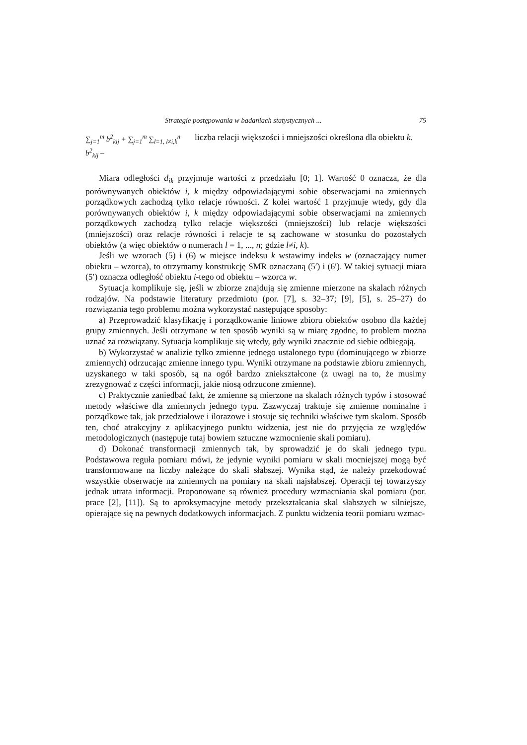Strategie postępowania w badaniach statystycznych ... 75
∑<sub>j=1</sub><sup>m</sup> b<sup>2</sup><sub>kij</sub> + ∑<sub>j=1</sub><sup>m</sup> ∑<sub>l=1, l≠i,k</sub><sup>n</sup> b<sup>2</sup><sub>klj</sub> –
liczba relacji większości i mniejszości określona dla obiektu k.
Miara odległości d<sub>ik</sub> przyjmuje wartości z przedziału [0; 1]. Wartość 0 oznacza, że dla porównywanych obiektów i, k między odpowiadającymi sobie obserwacjami na zmiennych porządkowych zachodzą tylko relacje równości. Z kolei wartość 1 przyjmuje wtedy, gdy dla porównywanych obiektów i, k między odpowiadającymi sobie obserwacjami na zmiennych porządkowych zachodzą tylko relacje większości (mniejszości) lub relacje większości (mniejszości) oraz relacje równości i relacje te są zachowane w stosunku do pozostałych obiektów (a więc obiektów o numerach l = 1, ..., n; gdzie l≠i, k).
Jeśli we wzorach (5) i (6) w miejsce indeksu k wstawimy indeks w (oznaczający numer obiektu – wzorca), to otrzymamy konstrukcję SMR oznaczaną (5′) i (6′). W takiej sytuacji miara (5′) oznacza odległość obiektu i-tego od obiektu – wzorca w.
Sytuacja komplikuje się, jeśli w zbiorze znajdują się zmienne mierzone na skalach różnych rodzajów. Na podstawie literatury przedmiotu (por. [7], s. 32–37; [9], [5], s. 25–27) do rozwiązania tego problemu można wykorzystać następujące sposoby:
a) Przeprowadzić klasyfikację i porządkowanie liniowe zbioru obiektów osobno dla każdej grupy zmiennych. Jeśli otrzymane w ten sposób wyniki są w miarę zgodne, to problem można uznać za rozwiązany. Sytuacja komplikuje się wtedy, gdy wyniki znacznie od siebie odbiegają.
b) Wykorzystać w analizie tylko zmienne jednego ustalonego typu (dominującego w zbiorze zmiennych) odrzucając zmienne innego typu. Wyniki otrzymane na podstawie zbioru zmiennych, uzyskanego w taki sposób, są na ogół bardzo zniekształcone (z uwagi na to, że musimy zrezygnować z części informacji, jakie niosą odrzucone zmienne).
c) Praktycznie zaniedbać fakt, że zmienne są mierzone na skalach różnych typów i stosować metody właściwe dla zmiennych jednego typu. Zazwyczaj traktuje się zmienne nominalne i porządkowe tak, jak przedziałowe i ilorazowe i stosuje się techniki właściwe tym skalom. Sposób ten, choć atrakcyjny z aplikacyjnego punktu widzenia, jest nie do przyjęcia ze względów metodologicznych (następuje tutaj bowiem sztuczne wzmocnienie skali pomiaru).
d) Dokonać transformacji zmiennych tak, by sprowadzić je do skali jednego typu. Podstawowa reguła pomiaru mówi, że jedynie wyniki pomiaru w skali mocniejszej mogą być transformowane na liczby należące do skali słabszej. Wynika stąd, że należy przekodować wszystkie obserwacje na zmiennych na pomiary na skali najsłabszej. Operacji tej towarzyszy jednak utrata informacji. Proponowane są również procedury wzmacniania skal pomiaru (por. prace [2], [11]). Są to aproksymacyjne metody przekształcania skal słabszych w silniejsze, opierające się na pewnych dodatkowych informacjach. Z punktu widzenia teorii pomiaru wzmac-